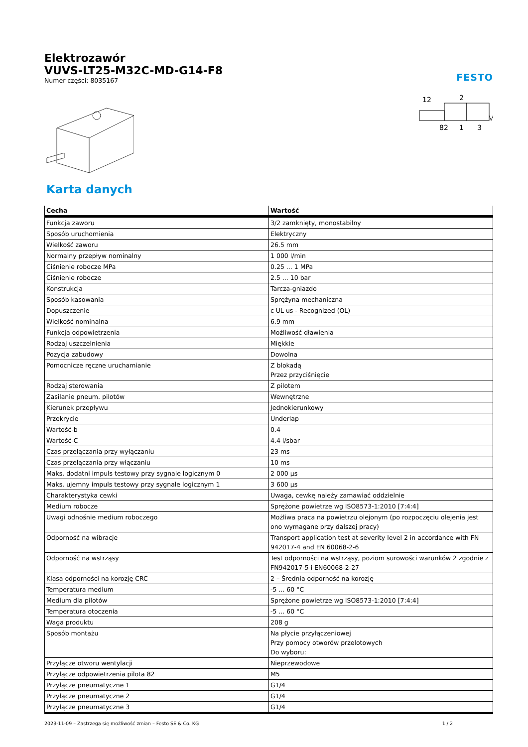Elektrozawór
VUVS-LT25-M32C-MD-G14-F8
Numer części: 8035167
FESTO
12
2
82
1
3
Karta danych
| Cecha | Wartość |
| --- | --- |
| Funkcja zaworu | 3/2 zamknięty, monostabilny |
| Sposób uruchomienia | Elektryczny |
| Wielkość zaworu | 26.5 mm |
| Normalny przepływ nominalny | 1 000 l/min |
| Ciśnienie robocze MPa | 0.25 ... 1 MPa |
| Ciśnienie robocze | 2.5 ... 10 bar |
| Konstrukcja | Tarcza-gniazdo |
| Sposób kasowania | Sprężyna mechaniczna |
| Dopuszczenie | c UL us - Recognized (OL) |
| Wielkość nominalna | 6.9 mm |
| Funkcja odpowietrzenia | Możliwość dławienia |
| Rodzaj uszczelnienia | Miękkie |
| Pozycja zabudowy | Dowolna |
| Pomocnicze ręczne uruchamianie | Z blokadą Przez przyciśnięcie |
| Rodzaj sterowania | Z pilotem |
| Zasilanie pneum. pilotów | Wewnętrzne |
| Kierunek przepływu | Jednokierunkowy |
| Przekrycie | Underlap |
| Wartość-b | 0.4 |
| Wartość-C | 4.4 l/sbar |
| Czas przełączania przy wyłączaniu | 23 ms |
| Czas przełączania przy włączaniu | 10 ms |
| Maks. dodatni impuls testowy przy sygnale logicznym 0 | 2 000 µs |
| Maks. ujemny impuls testowy przy sygnale logicznym 1 | 3 600 µs |
| Charakterystyka cewki | Uwaga, cewkę należy zamawiać oddzielnie |
| Medium robocze | Sprężone powietrze wg ISO8573-1:2010 [7:4:4] |
| Uwagi odnośnie medium roboczego | Możliwa praca na powietrzu olejonym (po rozpoczęciu olejenia jest ono wymagane przy dalszej pracy) |
| Odporność na wibracje | Transport application test at severity level 2 in accordance with FN 942017-4 and EN 60068-2-6 |
| Odporność na wstrząsy | Test odporności na wstrząsy, poziom surowości warunków 2 zgodnie z FN942017-5 i EN60068-2-27 |
| Klasa odporności na korozję CRC | 2 – Średnia odporność na korozję |
| Temperatura medium | -5 ... 60 °C |
| Medium dla pilotów | Sprężone powietrze wg ISO8573-1:2010 [7:4:4] |
| Temperatura otoczenia | -5 ... 60 °C |
| Waga produktu | 208 g |
| Sposób montażu | Na płycie przyłączeniowej Przy pomocy otworów przelotowych Do wyboru: |
| Przyłącze otworu wentylacji | Nieprzewodowe |
| Przyłącze odpowietrzenia pilota 82 | M5 |
| Przyłącze pneumatyczne 1 | G1/4 |
| Przyłącze pneumatyczne 2 | G1/4 |
| Przyłącze pneumatyczne 3 | G1/4 |
2023-11-09 – Zastrzega się możliwość zmian – Festo SE & Co. KG 1 / 2